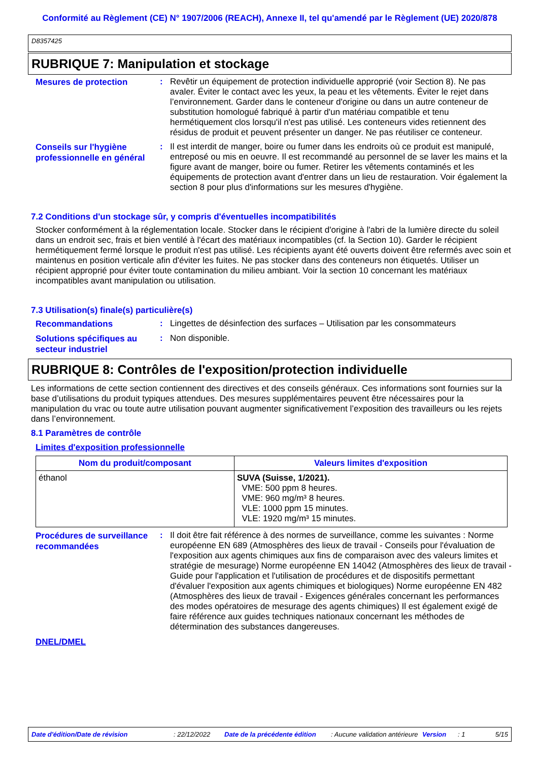Conformité au Règlement (CE) N° 1907/2006 (REACH), Annexe II, tel qu'amendé par le Règlement (UE) 2020/878
D8357425
RUBRIQUE 7: Manipulation et stockage
Mesures de protection
:
Revêtir un équipement de protection individuelle approprié (voir Section 8). Ne pas avaler. Éviter le contact avec les yeux, la peau et les vêtements. Éviter le rejet dans l’environnement. Garder dans le conteneur d'origine ou dans un autre conteneur de substitution homologué fabriqué à partir d'un matériau compatible et tenu hermétiquement clos lorsqu'il n'est pas utilisé. Les conteneurs vides retiennent des résidus de produit et peuvent présenter un danger. Ne pas réutiliser ce conteneur.
Conseils sur l'hygiène professionnelle en général
:
Il est interdit de manger, boire ou fumer dans les endroits où ce produit est manipulé, entreposé ou mis en oeuvre. Il est recommandé au personnel de se laver les mains et la figure avant de manger, boire ou fumer. Retirer les vêtements contaminés et les équipements de protection avant d'entrer dans un lieu de restauration. Voir également la section 8 pour plus d'informations sur les mesures d'hygiène.
7.2 Conditions d'un stockage sûr, y compris d'éventuelles incompatibilités
Stocker conformément à la réglementation locale. Stocker dans le récipient d'origine à l'abri de la lumière directe du soleil dans un endroit sec, frais et bien ventilé à l'écart des matériaux incompatibles (cf. la Section 10). Garder le récipient hermétiquement fermé lorsque le produit n'est pas utilisé. Les récipients ayant été ouverts doivent être refermés avec soin et maintenus en position verticale afin d'éviter les fuites. Ne pas stocker dans des conteneurs non étiquetés. Utiliser un récipient approprié pour éviter toute contamination du milieu ambiant. Voir la section 10 concernant les matériaux incompatibles avant manipulation ou utilisation.
7.3 Utilisation(s) finale(s) particulière(s)
Recommandations
:
Lingettes de désinfection des surfaces – Utilisation par les consommateurs
Solutions spécifiques au secteur industriel
:
Non disponible.
RUBRIQUE 8: Contrôles de l'exposition/protection individuelle
Les informations de cette section contiennent des directives et des conseils généraux. Ces informations sont fournies sur la base d’utilisations du produit typiques attendues. Des mesures supplémentaires peuvent être nécessaires pour la manipulation du vrac ou toute autre utilisation pouvant augmenter significativement l’exposition des travailleurs ou les rejets dans l’environnement.
8.1 Paramètres de contrôle
Limites d'exposition professionnelle
| Nom du produit/composant | Valeurs limites d'exposition |
| --- | --- |
| éthanol | SUVA (Suisse, 1/2021). VME: 500 ppm 8 heures. VME: 960 mg/m³ 8 heures. VLE: 1000 ppm 15 minutes. VLE: 1920 mg/m³ 15 minutes. |
Procédures de surveillance recommandées
:
Il doit être fait référence à des normes de surveillance, comme les suivantes : Norme européenne EN 689 (Atmosphères des lieux de travail - Conseils pour l'évaluation de l'exposition aux agents chimiques aux fins de comparaison avec des valeurs limites et stratégie de mesurage) Norme européenne EN 14042 (Atmosphères des lieux de travail - Guide pour l'application et l'utilisation de procédures et de dispositifs permettant d'évaluer l'exposition aux agents chimiques et biologiques) Norme européenne EN 482 (Atmosphères des lieux de travail - Exigences générales concernant les performances des modes opératoires de mesurage des agents chimiques) Il est également exigé de faire référence aux guides techniques nationaux concernant les méthodes de détermination des substances dangereuses.
DNEL/DMEL
Date d'édition/Date de révision: 22/12/2022 Date de la précédente édition: Aucune validation antérieure Version: 1 5/15